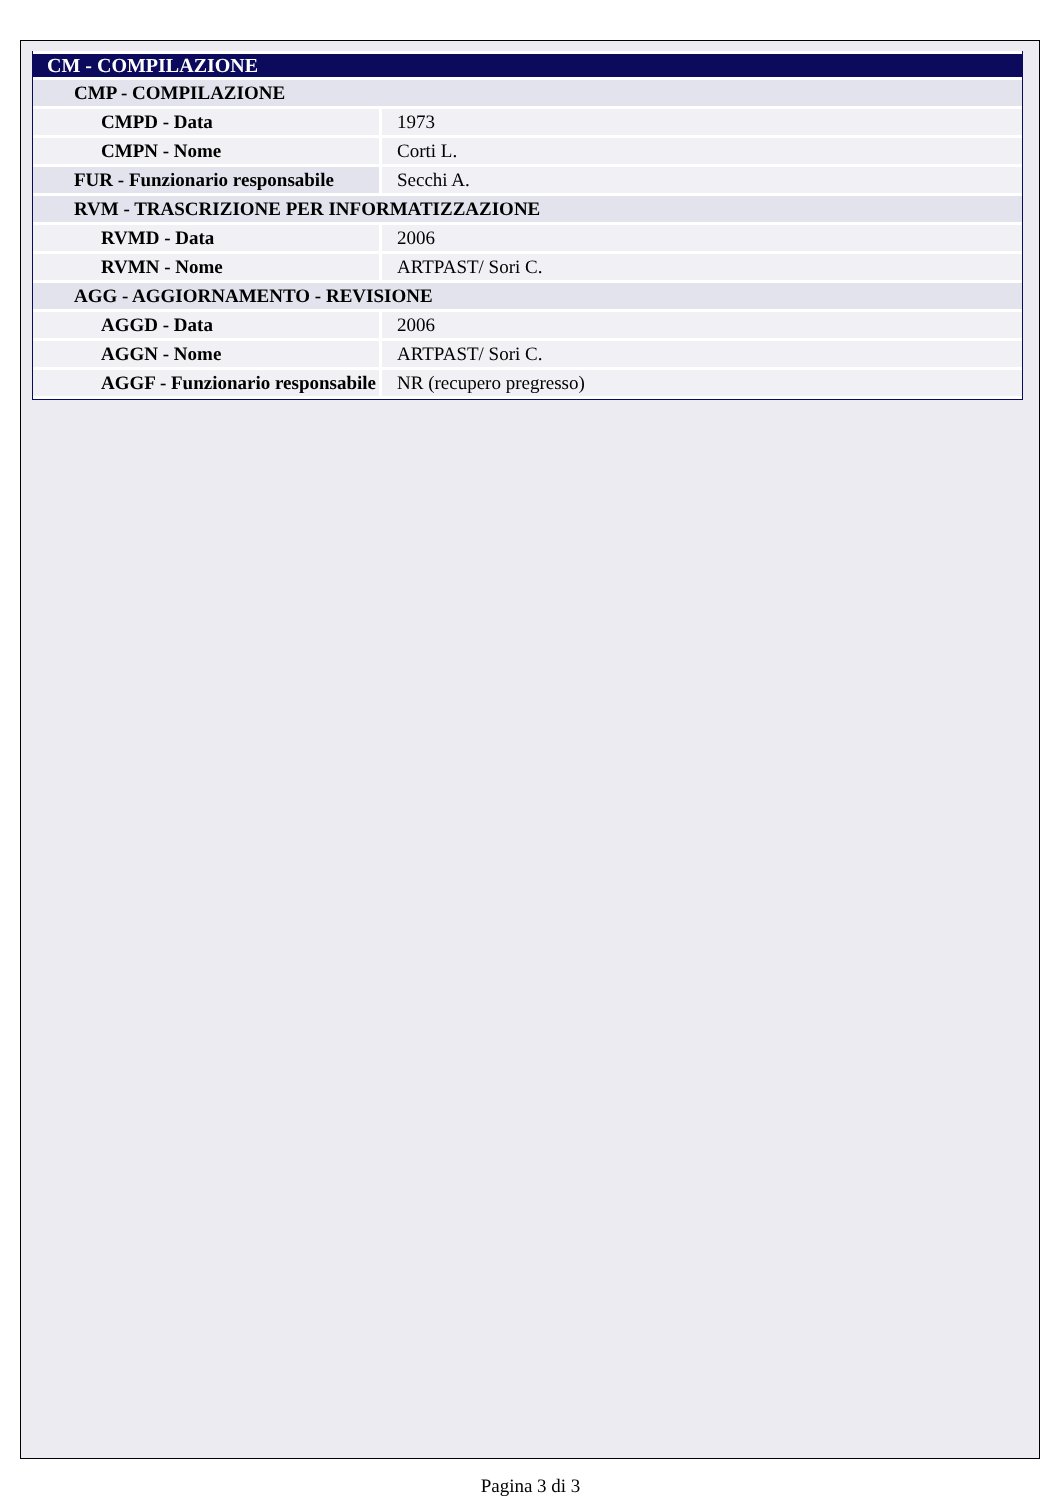| CM - COMPILAZIONE | |
| CMP - COMPILAZIONE | |
| CMPD - Data | 1973 |
| CMPN - Nome | Corti L. |
| FUR - Funzionario responsabile | Secchi A. |
| RVM - TRASCRIZIONE PER INFORMATIZZAZIONE | |
| RVMD - Data | 2006 |
| RVMN - Nome | ARTPAST/ Sori C. |
| AGG - AGGIORNAMENTO - REVISIONE | |
| AGGD - Data | 2006 |
| AGGN - Nome | ARTPAST/ Sori C. |
| AGGF - Funzionario responsabile | NR (recupero pregresso) |
Pagina 3 di 3